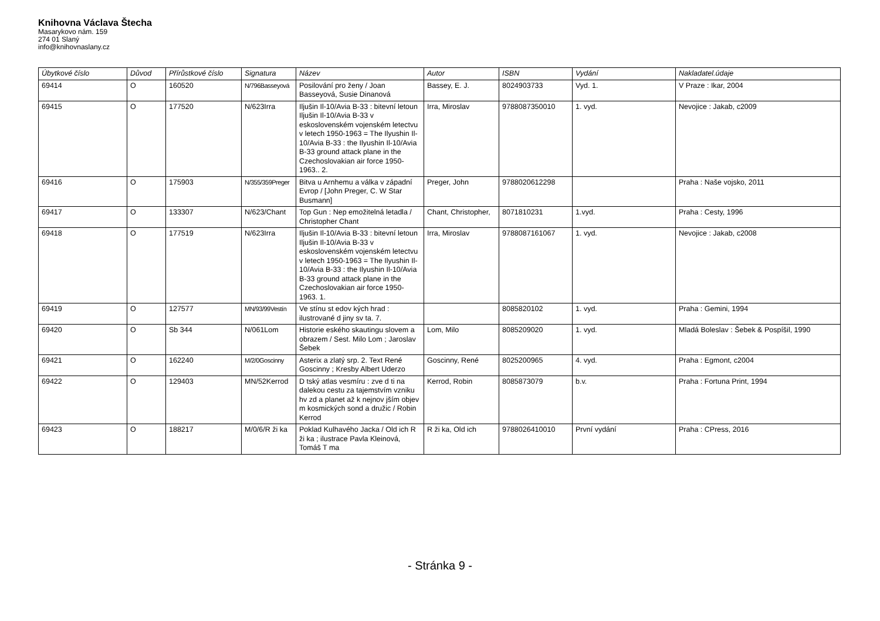Knihovna Václava Štecha
Masarykovo nám. 159
274 01 Slaný
info@knihovnaslany.cz
| Úbytkové číslo | Důvod | Přírůstkové číslo | Signatura | Název | Autor | ISBN | Vydání | Nakladatel.údaje |
| --- | --- | --- | --- | --- | --- | --- | --- | --- |
| 69414 | O | 160520 | N/796Basseyová | Posilování pro ženy / Joan Basseyová, Susie Dinanová | Bassey, E. J. | 8024903733 | Vyd. 1. | V Praze : Ikar, 2004 |
| 69415 | O | 177520 | N/623Irra | Iljušin Il-10/Avia B-33 : bitevní letoun Iljušin Il-10/Avia B-33 v eskoslovenském vojenském letectvu v letech 1950-1963 = The Ilyushin Il-10/Avia B-33 : the Ilyushin Il-10/Avia B-33 ground attack plane in the Czechoslovakian air force 1950-1963.. 2. | Irra, Miroslav | 9788087350010 | 1. vyd. | Nevojice : Jakab, c2009 |
| 69416 | O | 175903 | N/355/359Preger | Bitva u Arnhemu a válka v západní Evrop / [John Preger, C. W Star Busmann] | Preger, John | 9788020612298 | | Praha : Naše vojsko, 2011 |
| 69417 | O | 133307 | N/623/Chant | Top Gun : Nep emožitelná letadla / Christopher Chant | Chant, Christopher, | 8071810231 | 1.vyd. | Praha : Cesty, 1996 |
| 69418 | O | 177519 | N/623Irra | Iljušin Il-10/Avia B-33 : bitevní letoun Iljušin Il-10/Avia B-33 v eskoslovenském vojenském letectvu v letech 1950-1963 = The Ilyushin Il-10/Avia B-33 : the Ilyushin Il-10/Avia B-33 ground attack plane in the Czechoslovakian air force 1950-1963. 1. | Irra, Miroslav | 9788087161067 | 1. vyd. | Nevojice : Jakab, c2008 |
| 69419 | O | 127577 | MN/93/99Vestín | Ve stínu st edov kých hrad : ilustrované d jiny sv ta. 7. | | 8085820102 | 1. vyd. | Praha : Gemini, 1994 |
| 69420 | O | Sb 344 | N/061Lom | Historie eského skautingu slovem a obrazem / Sest. Milo Lom ; Jaroslav Šebek | Lom, Milo | 8085209020 | 1. vyd. | Mladá Boleslav : Šebek & Pospíšil, 1990 |
| 69421 | O | 162240 | M/2/0Goscinny | Asterix a zlatý srp. 2. Text René Goscinny ; Kresby Albert Uderzo | Goscinny, René | 8025200965 | 4. vyd. | Praha : Egmont, c2004 |
| 69422 | O | 129403 | MN/52Kerrod | D tský atlas vesmíru : zve d ti na dalekou cestu za tajemstvím vzniku hv zd a planet až k nejnov jším objev m kosmických sond a družic / Robin Kerrod | Kerrod, Robin | 8085873079 | b.v. | Praha : Fortuna Print, 1994 |
| 69423 | O | 188217 | M/0/6/R ži ka | Poklad Kulhavého Jacka / Old ich R ži ka ; ilustrace Pavla Kleinová, Tomáš T ma | R ži ka, Old ich | 9788026410010 | První vydání | Praha : CPress, 2016 |
- Stránka 9 -